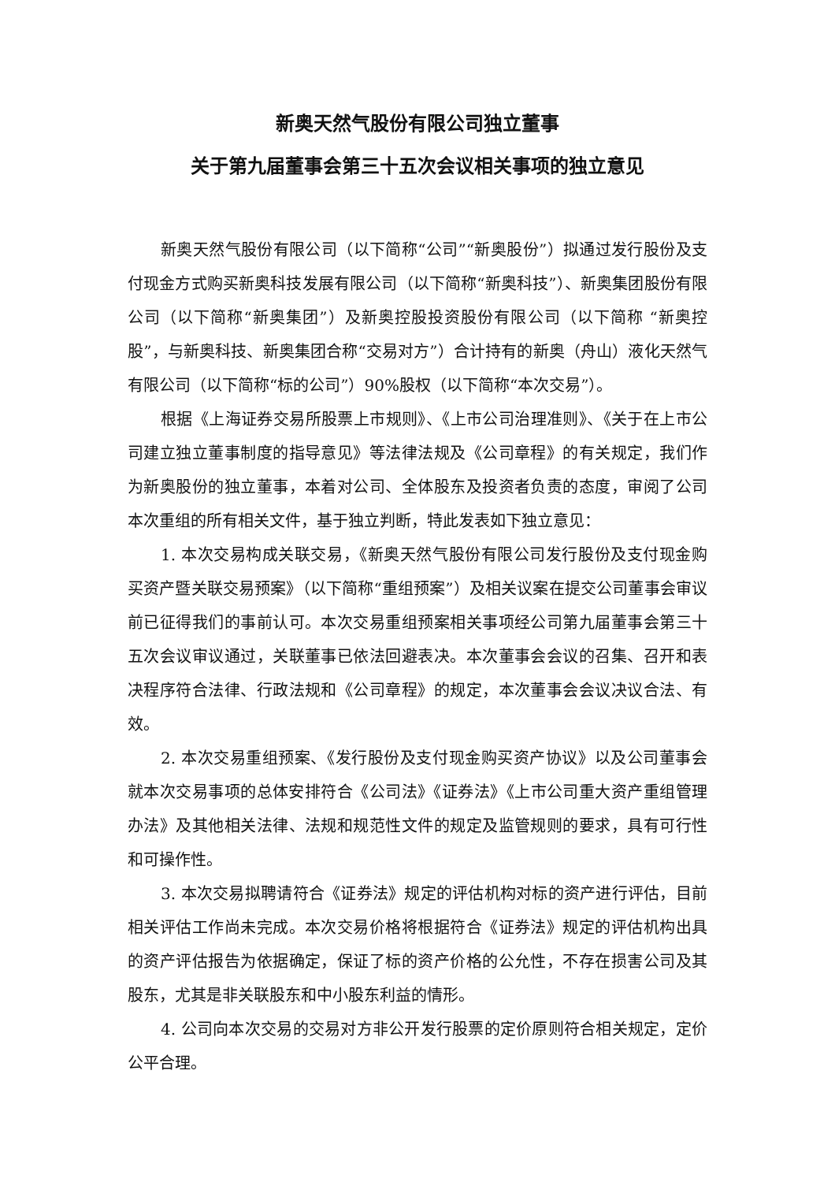新奥天然气股份有限公司独立董事
关于第九届董事会第三十五次会议相关事项的独立意见
新奥天然气股份有限公司（以下简称“公司”“新奥股份”）拟通过发行股份及支付现金方式购买新奥科技发展有限公司（以下简称“新奥科技”）、新奥集团股份有限公司（以下简称“新奥集团”）及新奥控股投资股份有限公司（以下简称 “新奥控股”，与新奥科技、新奥集团合称“交易对方”）合计持有的新奥（舟山）液化天然气有限公司（以下简称“标的公司”）90%股权（以下简称“本次交易”）。
根据《上海证券交易所股票上市规则》、《上市公司治理准则》、《关于在上市公司建立独立董事制度的指导意见》等法律法规及《公司章程》的有关规定，我们作为新奥股份的独立董事，本着对公司、全体股东及投资者负责的态度，审阅了公司本次重组的所有相关文件，基于独立判断，特此发表如下独立意见：
1. 本次交易构成关联交易，《新奥天然气股份有限公司发行股份及支付现金购买资产暨关联交易预案》（以下简称“重组预案”）及相关议案在提交公司董事会审议前已征得我们的事前认可。本次交易重组预案相关事项经公司第九届董事会第三十五次会议审议通过，关联董事已依法回避表决。本次董事会会议的召集、召开和表决程序符合法律、行政法规和《公司章程》的规定，本次董事会会议决议合法、有效。
2. 本次交易重组预案、《发行股份及支付现金购买资产协议》以及公司董事会就本次交易事项的总体安排符合《公司法》《证券法》《上市公司重大资产重组管理办法》及其他相关法律、法规和规范性文件的规定及监管规则的要求，具有可行性和可操作性。
3. 本次交易拟聘请符合《证券法》规定的评估机构对标的资产进行评估，目前相关评估工作尚未完成。本次交易价格将根据符合《证券法》规定的评估机构出具的资产评估报告为依据确定，保证了标的资产价格的公允性，不存在损害公司及其股东，尤其是非关联股东和中小股东利益的情形。
4. 公司向本次交易的交易对方非公开发行股票的定价原则符合相关规定，定价公平合理。